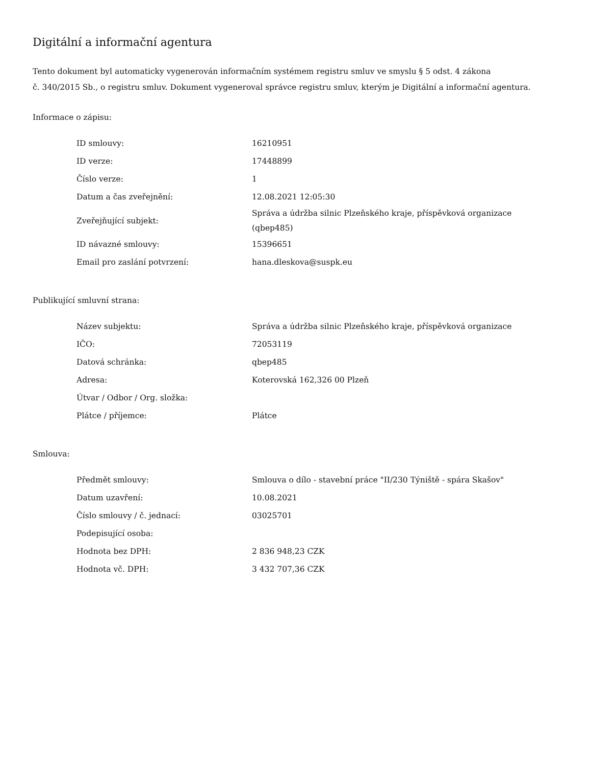Digitální a informační agentura
Tento dokument byl automaticky vygenerován informačním systémem registru smluv ve smyslu § 5 odst. 4 zákona
č. 340/2015 Sb., o registru smluv. Dokument vygeneroval správce registru smluv, kterým je Digitální a informační agentura.
Informace o zápisu:
| ID smlouvy: | 16210951 |
| ID verze: | 17448899 |
| Číslo verze: | 1 |
| Datum a čas zveřejnění: | 12.08.2021 12:05:30 |
| Zveřejňující subjekt: | Správa a údržba silnic Plzeňského kraje, příspěvková organizace (qbep485) |
| ID návazné smlouvy: | 15396651 |
| Email pro zaslání potvrzení: | hana.dleskova@suspk.eu |
Publikující smluvní strana:
| Název subjektu: | Správa a údržba silnic Plzeňského kraje, příspěvková organizace |
| IČO: | 72053119 |
| Datová schránka: | qbep485 |
| Adresa: | Koterovská 162,326 00 Plzeň |
| Útvar / Odbor / Org. složka: | |
| Plátce / příjemce: | Plátce |
Smlouva:
| Předmět smlouvy: | Smlouva o dílo - stavební práce "II/230 Týniště - spára Skašov" |
| Datum uzavření: | 10.08.2021 |
| Číslo smlouvy / č. jednací: | 03025701 |
| Podepisující osoba: | |
| Hodnota bez DPH: | 2 836 948,23 CZK |
| Hodnota vč. DPH: | 3 432 707,36 CZK |